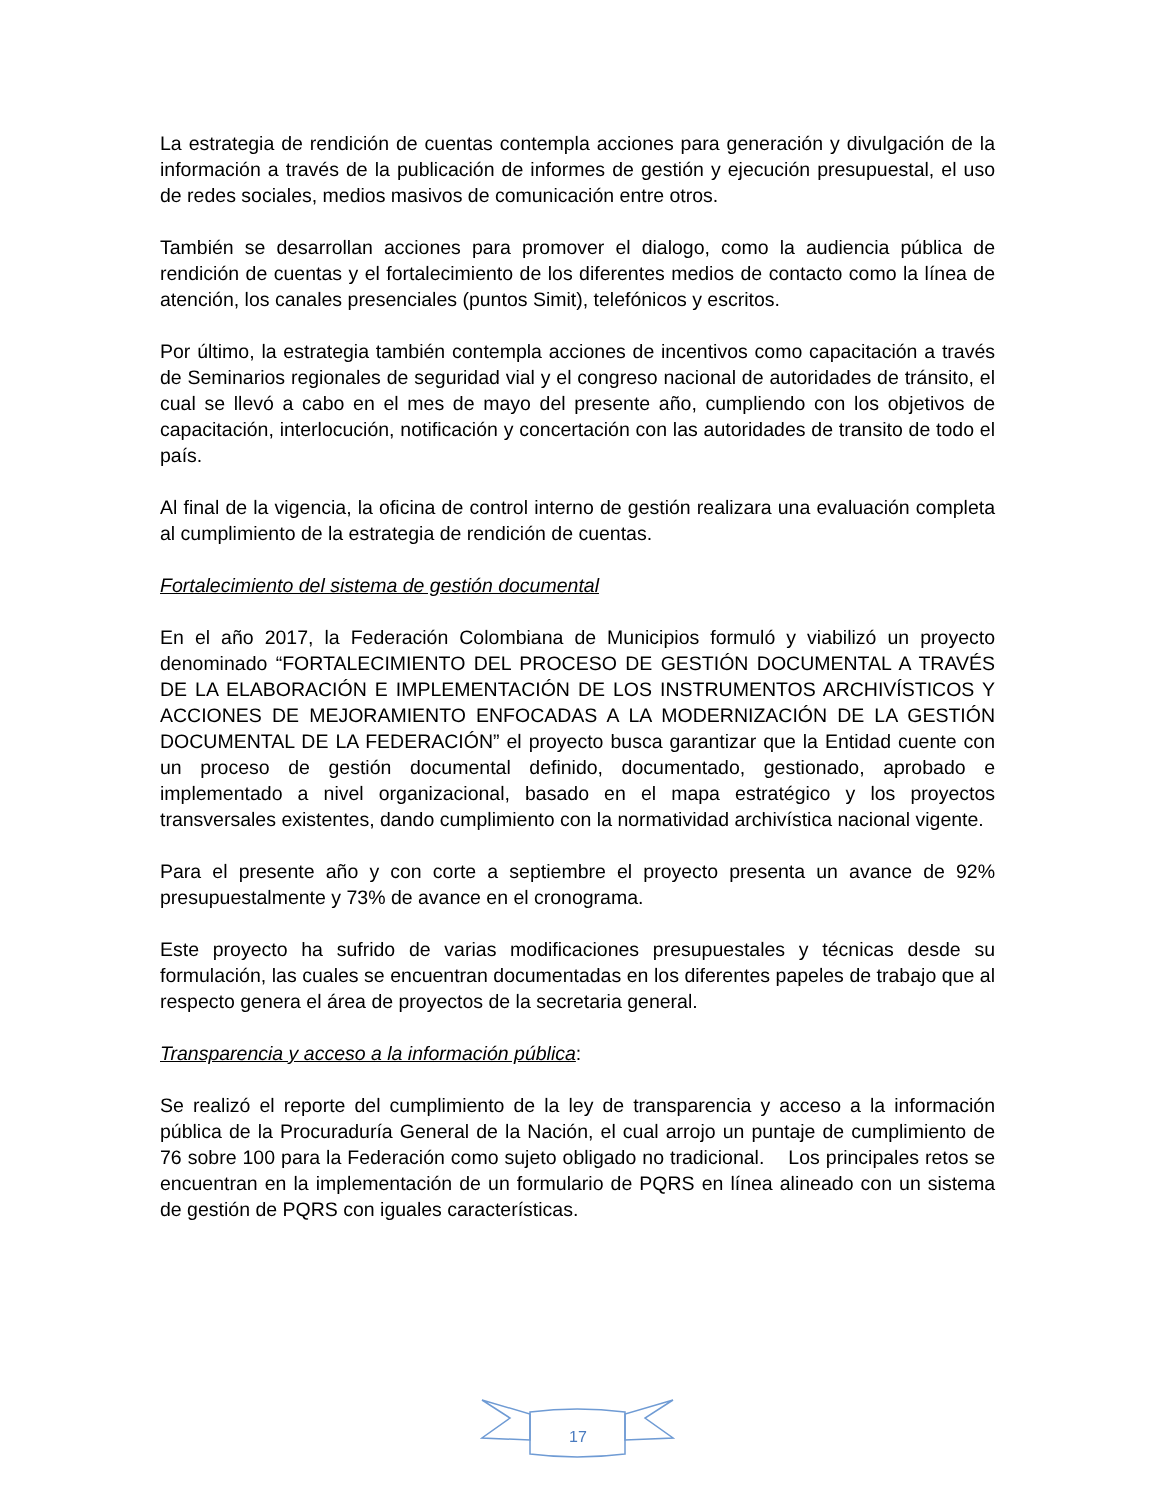La estrategia de rendición de cuentas contempla acciones para generación y divulgación de la información a través de la publicación de informes de gestión y ejecución presupuestal, el uso de redes sociales, medios masivos de comunicación entre otros.
También se desarrollan acciones para promover el dialogo, como la audiencia pública de rendición de cuentas y el fortalecimiento de los diferentes medios de contacto como la línea de atención, los canales presenciales (puntos Simit), telefónicos y escritos.
Por último, la estrategia también contempla acciones de incentivos como capacitación a través de Seminarios regionales de seguridad vial y el congreso nacional de autoridades de tránsito, el cual se llevó a cabo en el mes de mayo del presente año, cumpliendo con los objetivos de capacitación, interlocución, notificación y concertación con las autoridades de transito de todo el país.
Al final de la vigencia, la oficina de control interno de gestión realizara una evaluación completa al cumplimiento de la estrategia de rendición de cuentas.
Fortalecimiento del sistema de gestión documental
En el año 2017, la Federación Colombiana de Municipios formuló y viabilizó un proyecto denominado “FORTALECIMIENTO DEL PROCESO DE GESTIÓN DOCUMENTAL A TRAVÉS DE LA ELABORACIÓN E IMPLEMENTACIÓN DE LOS INSTRUMENTOS ARCHIVÍSTICOS Y ACCIONES DE MEJORAMIENTO ENFOCADAS A LA MODERNIZACIÓN DE LA GESTIÓN DOCUMENTAL DE LA FEDERACIÓN” el proyecto busca garantizar que la Entidad cuente con un proceso de gestión documental definido, documentado, gestionado, aprobado e implementado a nivel organizacional, basado en el mapa estratégico y los proyectos transversales existentes, dando cumplimiento con la normatividad archivística nacional vigente.
Para el presente año y con corte a septiembre el proyecto presenta un avance de 92% presupuestalmente y 73% de avance en el cronograma.
Este proyecto ha sufrido de varias modificaciones presupuestales y técnicas desde su formulación, las cuales se encuentran documentadas en los diferentes papeles de trabajo que al respecto genera el área de proyectos de la secretaria general.
Transparencia y acceso a la información pública:
Se realizó el reporte del cumplimiento de la ley de transparencia y acceso a la información pública de la Procuraduría General de la Nación, el cual arrojo un puntaje de cumplimiento de 76 sobre 100 para la Federación como sujeto obligado no tradicional. Los principales retos se encuentran en la implementación de un formulario de PQRS en línea alineado con un sistema de gestión de PQRS con iguales características.
17